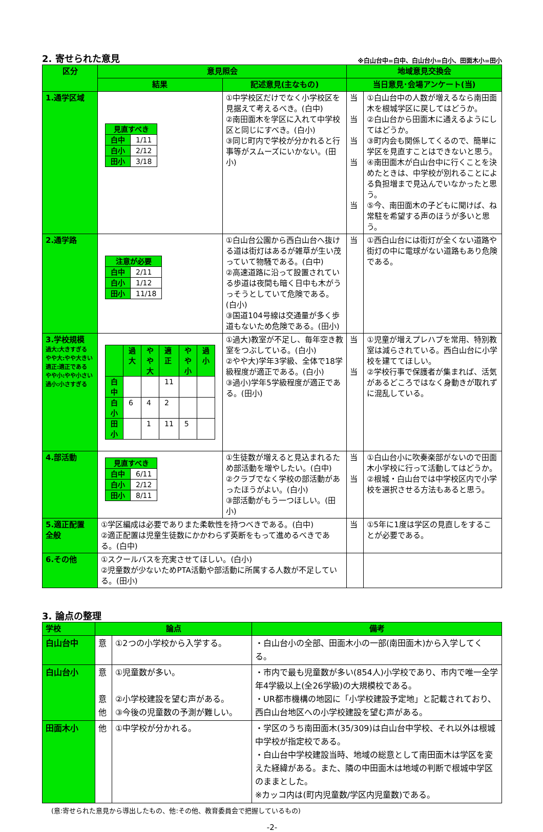2. 寄せられた意見 ※白山台中=白中、白山台小=白小、田面木小=田小
| 区分 | 意見照会 | | 地域意見交換会 | |
| --- | --- | --- | --- | --- |
| | 結果 | 記述意見(主なもの) | 当日意見･会場アンケート(当) | |
| 1.通学区域 | / 見直すべき / / / 白中 / 1/11 / / 白小 / 2/12 / / 田小 / 3/18 / | ①中学校区だけでなく小学校区を見据えて考えるべき。(白中) ②南田面木を学区に入れて中学校区と同じにすべき。(白小) ③同じ町内で学校が分かれると行事等がスムーズにいかない。(田小) | 当 当 当 当 当 | ①白山台中の人数が増えるなら南田面木を根城学区に戻してはどうか。 ②白山台から田面木に通えるようにしてはどうか。 ③町内会も関係してくるので、簡単に学区を見直すことはできないと思う。 ④南田面木が白山台中に行くことを決めたときは、中学校が別れることによる負担増まで見込んでいなかったと思う。 ⑤今、南田面木の子どもに聞けば、ね常駐を希望する声のほうが多いと思う。 |
| 2.通学路 | / 注意が必要 / / / 白中 / 2/11 / / 白小 / 1/12 / / 田小 / 11/18 / | ①白山台公園から西白山台へ抜ける道は街灯はあるが雑草が生い茂っていて物騒である。(白中) ②高速道路に沿って設置されている歩道は夜間も暗く日中も木がうっそうとしていて危険である。(白小) ③国道104号線は交通量が多く歩道もないため危険である。(田小) | 当 | ①西白山台には街灯が全くない道路や街灯の中に電球がない道路もあり危険である。 |
| 3.学校規模 過大:大きすぎる やや大:やや大きい 適正:適正である やや小:やや小さい 過小:小さすぎる | / / 過大 / やや大 / 適正 / やや小 / 過小 / / 白中 / / / 11 / / / / 白小 / 6 / 4 / 2 / / / / 田小 / / 1 / 11 / 5 / / | ①過大)教室が不足し、毎年空き教室をつぶしている。(白小) ②やや大)学年3学級、全体で18学級程度が適正である。(白小) ③過小)学年5学級程度が適正である。(田小) | 当 当 | ①児童が増えプレハブを常用、特別教室は減らされている。西白山台に小学校を建ててほしい。 ②学校行事で保護者が集まれば、活気があるどころではなく身動きが取れずに混乱している。 |
| 4.部活動 | / 見直すべき / / / 白中 / 6/11 / / 白小 / 2/12 / / 田小 / 8/11 / | ①生徒数が増えると見込まれるため部活動を増やしたい。(白中) ②クラブでなく学校の部活動があったほうがよい。(白小) ③部活動がもう一つほしい。(田小) | 当 当 | ①白山台小に吹奏楽部がないので田面木小学校に行って活動してはどうか。 ②根城・白山台では中学校区内で小学校を選択させる方法もあると思う。 |
| 5.適正配置 全般 | ①学区編成は必要でありまた柔軟性を持つべきである。(白中) ②適正配置は児童生徒数にかかわらず英断をもって進めるべきである。(白中) | | 当 | ①5年に1度は学区の見直しをすることが必要である。 |
| 6.その他 | ①スクールバスを充実させてほしい。(白小) ②児童数が少ないためPTA活動や部活動に所属する人数が不足している。(田小) | | | |
3. 論点の整理
| 学校 | 論点 | | 備考 |
| --- | --- | --- | --- |
| 白山台中 | 意 | ①2つの小学校から入学する。 | ・白山台小の全部、田面木小の一部(南田面木)から入学してくる。 |
| 白山台小 | 意 意 他 | ①児童数が多い。 ②小学校建設を望む声がある。 ③今後の児童数の予測が難しい。 | ・市内で最も児童数が多い(854人)小学校であり、市内で唯一全学年4学級以上(全26学級)の大規模校である。 ・UR都市機構の地図に「小学校建設予定地」と記載されており、西白山台地区への小学校建設を望む声がある。 |
| 田面木小 | 他 | ①中学校が分かれる。 | ・学区のうち南田面木(35/309)は白山台中学校、それ以外は根城中学校が指定校である。 ・白山台中学校建設当時、地域の総意として南田面木は学区を変えた経緯がある。また、隣の中田面木は地域の判断で根城中学区のままとした。 ※カッコ内は(町内児童数/学区内児童数)である。 |
(意:寄せられた意見から導出したもの、他:その他、教育委員会で把握しているもの)
-2-